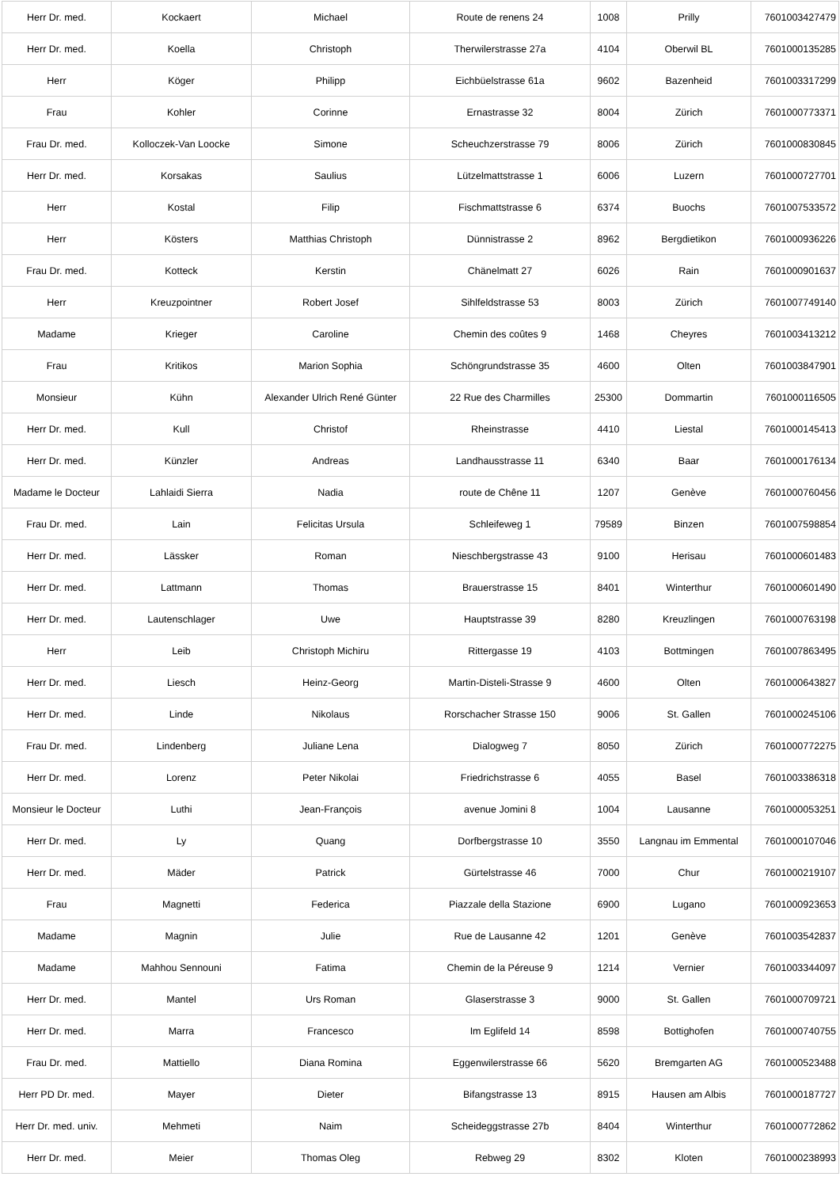| Herr Dr. med. | Kockaert | Michael | Route de renens 24 | 1008 | Prilly | 7601003427479 |
| Herr Dr. med. | Koella | Christoph | Therwilerstrasse 27a | 4104 | Oberwil BL | 7601000135285 |
| Herr | Köger | Philipp | Eichbüelstrasse 61a | 9602 | Bazenheid | 7601003317299 |
| Frau | Kohler | Corinne | Ernastrasse 32 | 8004 | Zürich | 7601000773371 |
| Frau Dr. med. | Kolloczek-Van Loocke | Simone | Scheuchzerstrasse 79 | 8006 | Zürich | 7601000830845 |
| Herr Dr. med. | Korsakas | Saulius | Lützelmattstrasse 1 | 6006 | Luzern | 7601000727701 |
| Herr | Kostal | Filip | Fischmattstrasse 6 | 6374 | Buochs | 7601007533572 |
| Herr | Kösters | Matthias Christoph | Dünnistrasse 2 | 8962 | Bergdietikon | 7601000936226 |
| Frau Dr. med. | Kotteck | Kerstin | Chänelmatt 27 | 6026 | Rain | 7601000901637 |
| Herr | Kreuzpointner | Robert Josef | Sihlfeldstrasse 53 | 8003 | Zürich | 7601007749140 |
| Madame | Krieger | Caroline | Chemin des coûtes 9 | 1468 | Cheyres | 7601003413212 |
| Frau | Kritikos | Marion Sophia | Schöngrundstrasse 35 | 4600 | Olten | 7601003847901 |
| Monsieur | Kühn | Alexander Ulrich René Günter | 22 Rue des Charmilles | 25300 | Dommartin | 7601000116505 |
| Herr Dr. med. | Kull | Christof | Rheinstrasse | 4410 | Liestal | 7601000145413 |
| Herr Dr. med. | Künzler | Andreas | Landhausstrasse 11 | 6340 | Baar | 7601000176134 |
| Madame le Docteur | Lahlaidi Sierra | Nadia | route de Chêne 11 | 1207 | Genève | 7601000760456 |
| Frau Dr. med. | Lain | Felicitas Ursula | Schleifeweg 1 | 79589 | Binzen | 7601007598854 |
| Herr Dr. med. | Lässker | Roman | Nieschbergstrasse 43 | 9100 | Herisau | 7601000601483 |
| Herr Dr. med. | Lattmann | Thomas | Brauerstrasse 15 | 8401 | Winterthur | 7601000601490 |
| Herr Dr. med. | Lautenschlager | Uwe | Hauptstrasse 39 | 8280 | Kreuzlingen | 7601000763198 |
| Herr | Leib | Christoph Michiru | Rittergasse 19 | 4103 | Bottmingen | 7601007863495 |
| Herr Dr. med. | Liesch | Heinz-Georg | Martin-Disteli-Strasse 9 | 4600 | Olten | 7601000643827 |
| Herr Dr. med. | Linde | Nikolaus | Rorschacher Strasse 150 | 9006 | St. Gallen | 7601000245106 |
| Frau Dr. med. | Lindenberg | Juliane Lena | Dialogweg 7 | 8050 | Zürich | 7601000772275 |
| Herr Dr. med. | Lorenz | Peter Nikolai | Friedrichstrasse 6 | 4055 | Basel | 7601003386318 |
| Monsieur le Docteur | Luthi | Jean-François | avenue Jomini 8 | 1004 | Lausanne | 7601000053251 |
| Herr Dr. med. | Ly | Quang | Dorfbergstrasse 10 | 3550 | Langnau im Emmental | 7601000107046 |
| Herr Dr. med. | Mäder | Patrick | Gürtelstrasse 46 | 7000 | Chur | 7601000219107 |
| Frau | Magnetti | Federica | Piazzale della Stazione | 6900 | Lugano | 7601000923653 |
| Madame | Magnin | Julie | Rue de Lausanne 42 | 1201 | Genève | 7601003542837 |
| Madame | Mahhou Sennouni | Fatima | Chemin de la Péreuse 9 | 1214 | Vernier | 7601003344097 |
| Herr Dr. med. | Mantel | Urs Roman | Glaserstrasse 3 | 9000 | St. Gallen | 7601000709721 |
| Herr Dr. med. | Marra | Francesco | Im Eglifeld 14 | 8598 | Bottighofen | 7601000740755 |
| Frau Dr. med. | Mattiello | Diana Romina | Eggenwilerstrasse 66 | 5620 | Bremgarten AG | 7601000523488 |
| Herr PD Dr. med. | Mayer | Dieter | Bifangstrasse 13 | 8915 | Hausen am Albis | 7601000187727 |
| Herr Dr. med. univ. | Mehmeti | Naim | Scheideggstrasse 27b | 8404 | Winterthur | 7601000772862 |
| Herr Dr. med. | Meier | Thomas Oleg | Rebweg 29 | 8302 | Kloten | 7601000238993 |